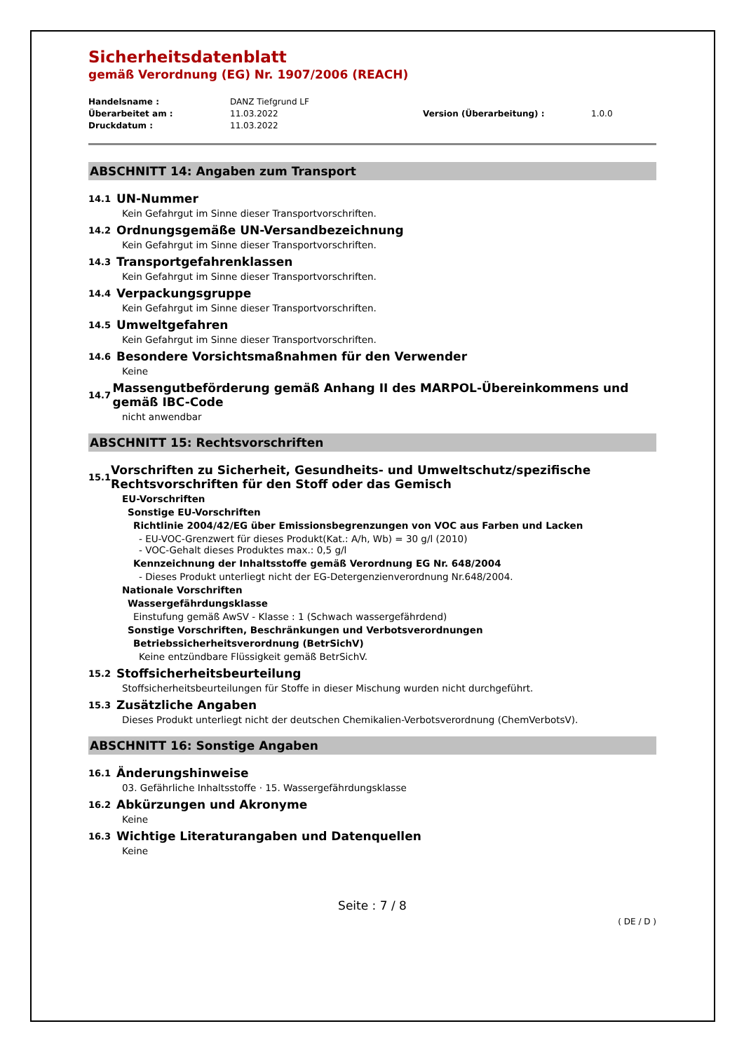Sicherheitsdatenblatt
gemäß Verordnung (EG) Nr. 1907/2006 (REACH)
Handelsname :
DANZ Tiefgrund LF
Überarbeitet am :
11.03.2022
Version (Überarbeitung) :
1.0.0
Druckdatum :
11.03.2022
ABSCHNITT 14: Angaben zum Transport
14.1 UN-Nummer
Kein Gefahrgut im Sinne dieser Transportvorschriften.
14.2 Ordnungsgemäße UN-Versandbezeichnung
Kein Gefahrgut im Sinne dieser Transportvorschriften.
14.3 Transportgefahrenklassen
Kein Gefahrgut im Sinne dieser Transportvorschriften.
14.4 Verpackungsgruppe
Kein Gefahrgut im Sinne dieser Transportvorschriften.
14.5 Umweltgefahren
Kein Gefahrgut im Sinne dieser Transportvorschriften.
14.6 Besondere Vorsichtsmaßnahmen für den Verwender
Keine
14.7
Massengutbeförderung gemäß Anhang II des MARPOL-Übereinkommens und gemäß IBC-Code
nicht anwendbar
ABSCHNITT 15: Rechtsvorschriften
15.1
Vorschriften zu Sicherheit, Gesundheits- und Umweltschutz/spezifische Rechtsvorschriften für den Stoff oder das Gemisch
EU-Vorschriften
Sonstige EU-Vorschriften
Richtlinie 2004/42/EG über Emissionsbegrenzungen von VOC aus Farben und Lacken
- EU-VOC-Grenzwert für dieses Produkt(Kat.: A/h, Wb) = 30 g/l (2010)
- VOC-Gehalt dieses Produktes max.: 0,5 g/l
Kennzeichnung der Inhaltsstoffe gemäß Verordnung EG Nr. 648/2004
- Dieses Produkt unterliegt nicht der EG-Detergenzienverordnung Nr.648/2004.
Nationale Vorschriften
Wassergefährdungsklasse
Einstufung gemäß AwSV - Klasse : 1 (Schwach wassergefährdend)
Sonstige Vorschriften, Beschränkungen und Verbotsverordnungen
Betriebssicherheitsverordnung (BetrSichV)
Keine entzündbare Flüssigkeit gemäß BetrSichV.
15.2 Stoffsicherheitsbeurteilung
Stoffsicherheitsbeurteilungen für Stoffe in dieser Mischung wurden nicht durchgeführt.
15.3 Zusätzliche Angaben
Dieses Produkt unterliegt nicht der deutschen Chemikalien-Verbotsverordnung (ChemVerbotsV).
ABSCHNITT 16: Sonstige Angaben
16.1 Änderungshinweise
03. Gefährliche Inhaltsstoffe · 15. Wassergefährdungsklasse
16.2 Abkürzungen und Akronyme
Keine
16.3 Wichtige Literaturangaben und Datenquellen
Keine
Seite : 7 / 8
( DE / D )